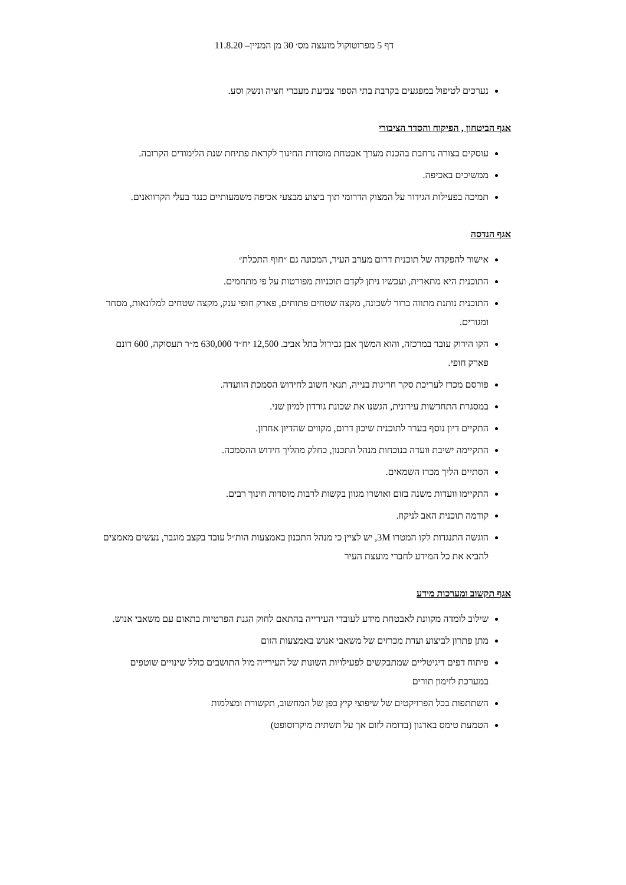דף 5 מפרוטוקול מועצה מס׳ 30 מן המניין– 11.8.20
נערכים לטיפול במפגעים בקרבת בתי הספר צביעת מעברי חציה ונשק וסע.
אגף הביטחון , הפיקוח והסדר הציבורי
עוסקים בצורה נרחבת בהכנת מערך אבטחת מוסדות החינוך לקראת פתיחת שנת הלימודים הקרובה.
ממשיכים באכיפה.
תמיכה בפעילות הגידור על המצוק הדרומי תוך ביצוע מבצעי אכיפה משמעותיים כנגד בעלי הקרוואנים.
אגף הנדסה
אישור להפקדה של תוכנית דרום מערב העיר, המכונה גם ״חוף התכלת״
התוכנית היא מתארית, ועכשיו ניתן לקדם תוכניות מפורטות על פי מתחמים.
התוכנית נותנת מתווה ברור לשכונה, מקצה שטחים פתוחים, פארק חופי ענק, מקצה שטחים למלונאות, מסחר ומגורים.
הקו הירוק עובר במרכזה, והוא המשך אבן גבירול בתל אביב. 12,500 יח״ד 630,000 מ״ר תעסוקה, 600 דונם פארק חופי.
פורסם מכרז לעריכת סקר חריגות בנייה, תנאי חשוב לחידוש הסמכת הוועדה.
במסגרת התחדשות עירונית, הגשנו את שכונת גורדון למיון שני.
התקיים דיון נוסף בערר לתוכנית שיכון דרום, מקווים שהדיון אחרון.
התקיימה ישיבת וועדה בנוכחות מנהל התכנון, כחלק מהליך חידוש ההסמכה.
הסתיים הליך מכרז השמאים.
התקיימו וועדות משנה בזום ואושרו מגוון בקשות לרבות מוסדות חינוך רבים.
קודמה תוכנית האב לניקוז.
הוגשה התנגדות לקו המטרו 3M, יש לציין כי מנהל התכנון באמצעות הות״ל עובד בקצב מוגבר, נעשים מאמצים להביא את כל המידע לחברי מועצת העיר
אגף תקשוב ומערכות מידע
שילוב לומדה מקוונת לאבטחת מידע לעובדי העירייה בהתאם לחוק הגנת הפרטיות בתאום עם משאבי אנוש.
מתן פתרון לביצוע ועדת מכרזים של משאבי אנוש באמצעות הזום
פיתוח דפים דיגיטליים שמתבקשים לפעילויות השונות של העירייה מול התושבים כולל שינויים שוטפים במערכת לזימון תורים
השתתפות בכל הפרויקטים של שיפוצי קיץ בפן של המחשוב, תקשורת ומצלמות
הטמעת טימס בארגון (בדומה לזום אך על תשתית מיקרוסופט)